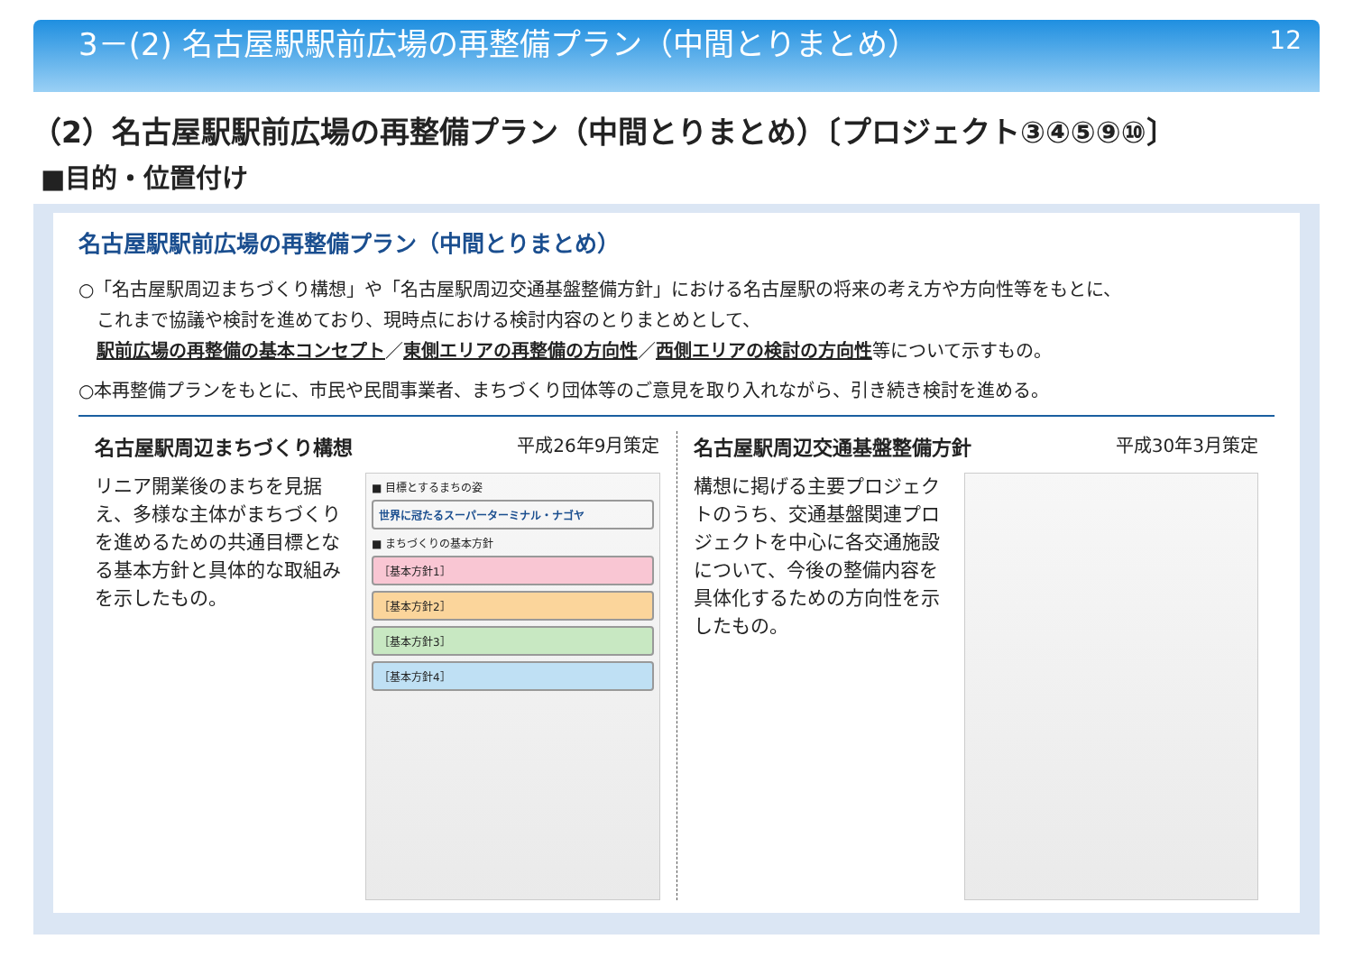3－(2) 名古屋駅駅前広場の再整備プラン（中間とりまとめ） 12
（2）名古屋駅駅前広場の再整備プラン（中間とりまとめ）〔プロジェクト③④⑤⑨⑩〕
■目的・位置付け
名古屋駅駅前広場の再整備プラン（中間とりまとめ）
○「名古屋駅周辺まちづくり構想」や「名古屋駅周辺交通基盤整備方針」における名古屋駅の将来の考え方や方向性等をもとに、
　これまで協議や検討を進めており、現時点における検討内容のとりまとめとして、
　駅前広場の再整備の基本コンセプト／東側エリアの再整備の方向性／西側エリアの検討の方向性等について示すもの。
○本再整備プランをもとに、市民や民間事業者、まちづくり団体等のご意見を取り入れながら、引き続き検討を進める。
名古屋駅周辺まちづくり構想 平成26年9月策定
リニア開業後のまちを見据え、多様な主体がまちづくりを進めるための共通目標となる基本方針と具体的な取組みを示したもの。
■ 目標とするまちの姿
世界に冠たるスーパーターミナル・ナゴヤ
■ まちづくりの基本方針
［基本方針1］
［基本方針2］
［基本方針3］
［基本方針4］
名古屋駅周辺交通基盤整備方針 平成30年3月策定
構想に掲げる主要プロジェクトのうち、交通基盤関連プロジェクトを中心に各交通施設について、今後の整備内容を具体化するための方向性を示したもの。